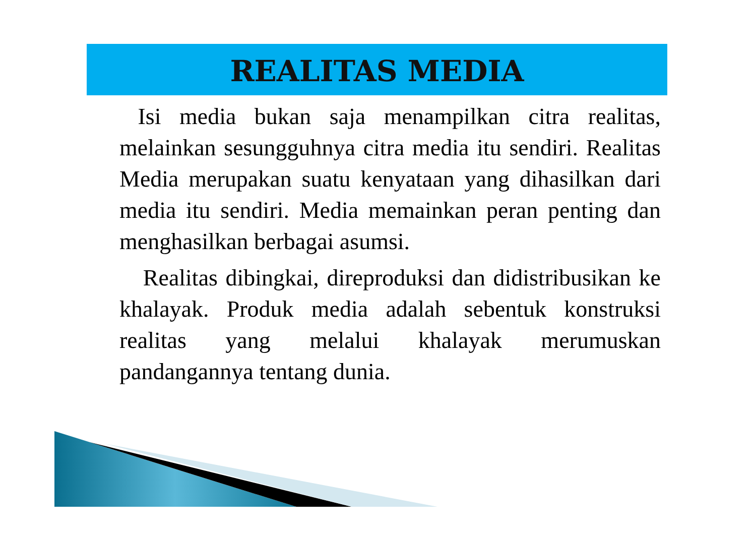REALITAS MEDIA
Isi media bukan saja menampilkan citra realitas, melainkan sesungguhnya citra media itu sendiri. Realitas Media merupakan suatu kenyataan yang dihasilkan dari media itu sendiri. Media memainkan peran penting dan menghasilkan berbagai asumsi.
Realitas dibingkai, direproduksi dan didistribusikan ke khalayak. Produk media adalah sebentuk konstruksi realitas yang melalui khalayak merumuskan pandangannya tentang dunia.